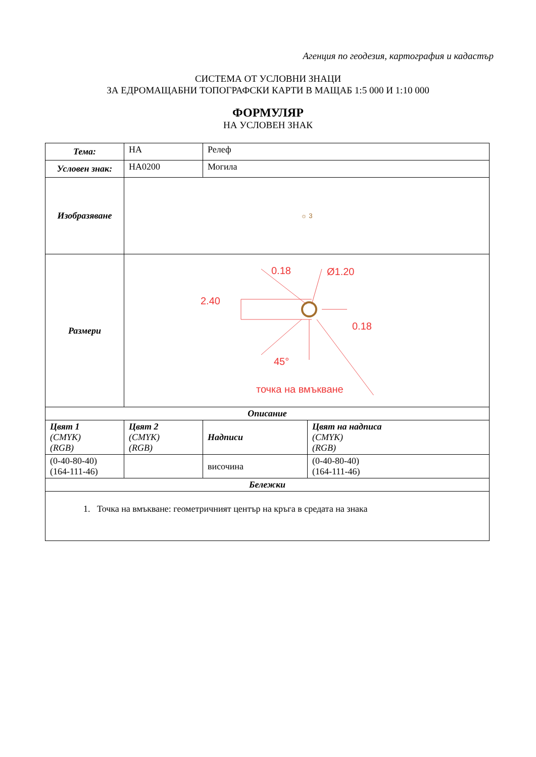Агенция по геодезия, картография и кадастър
СИСТЕМА ОТ УСЛОВНИ ЗНАЦИ
ЗА ЕДРОМАЩАБНИ ТОПОГРАФСКИ КАРТИ В МАЩАБ 1:5 000 И 1:10 000
ФОРМУЛЯР
НА УСЛОВЕН ЗНАК
| Тема: | НА | Релеф | |
| Условен знак: | НА0200 | Могила | |
| Изобразяване | ☼ 3 | | |
| Размери | 0.18 Ø1.20 2.40 0.18 45° точка на вмъкване | | |
| Описание | | | |
| Цвят 1 (CMYK) (RGB) | Цвят 2 (CMYK) (RGB) | Надписи | Цвят на надписа (CMYK) (RGB) |
| (0-40-80-40) (164-111-46) | | височина | (0-40-80-40) (164-111-46) |
| Бележки | | | |
| 1. Точка на вмъкване: геометричният център на кръга в средата на знака | | | |